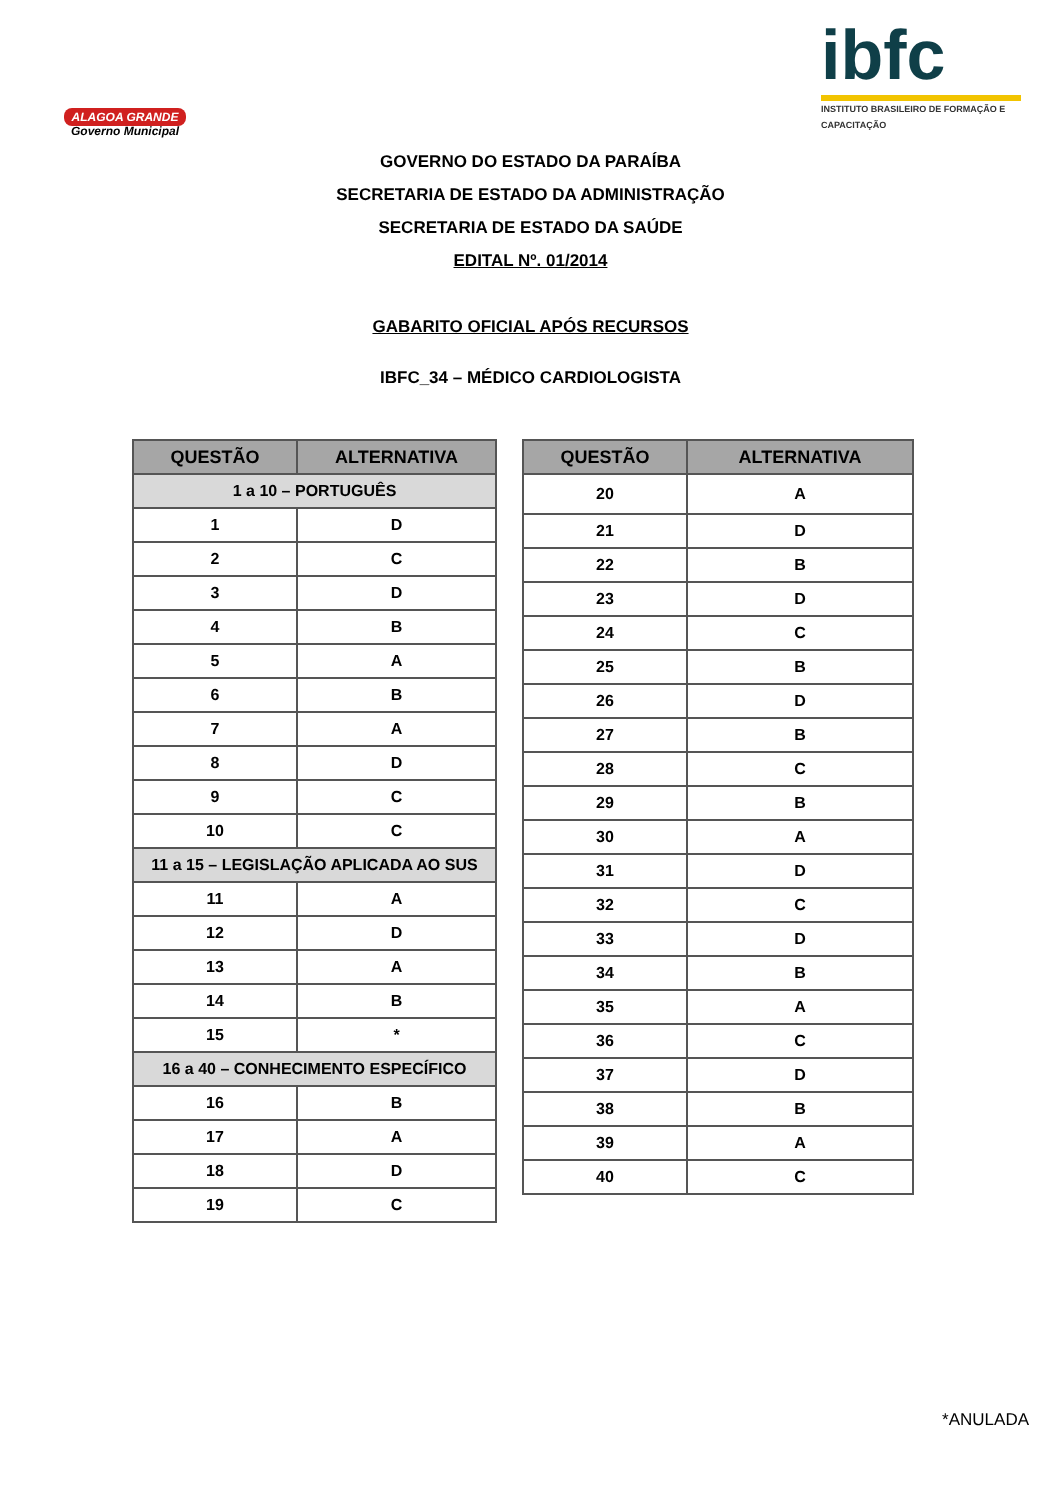ALAGOA GRANDE
Governo Municipal
ibfc
INSTITUTO BRASILEIRO DE FORMAÇÃO E CAPACITAÇÃO
GOVERNO DO ESTADO DA PARAÍBA
SECRETARIA DE ESTADO DA ADMINISTRAÇÃO
SECRETARIA DE ESTADO DA SAÚDE
EDITAL Nº. 01/2014
GABARITO OFICIAL APÓS RECURSOS
IBFC_34 – MÉDICO CARDIOLOGISTA
| QUESTÃO | ALTERNATIVA |
| --- | --- |
| 1 a 10 – PORTUGUÊS | |
| 1 | D |
| 2 | C |
| 3 | D |
| 4 | B |
| 5 | A |
| 6 | B |
| 7 | A |
| 8 | D |
| 9 | C |
| 10 | C |
| 11 a 15 – LEGISLAÇÃO APLICADA AO SUS | |
| 11 | A |
| 12 | D |
| 13 | A |
| 14 | B |
| 15 | * |
| 16 a 40 – CONHECIMENTO ESPECÍFICO | |
| 16 | B |
| 17 | A |
| 18 | D |
| 19 | C |
| QUESTÃO | ALTERNATIVA |
| --- | --- |
| 20 | A |
| 21 | D |
| 22 | B |
| 23 | D |
| 24 | C |
| 25 | B |
| 26 | D |
| 27 | B |
| 28 | C |
| 29 | B |
| 30 | A |
| 31 | D |
| 32 | C |
| 33 | D |
| 34 | B |
| 35 | A |
| 36 | C |
| 37 | D |
| 38 | B |
| 39 | A |
| 40 | C |
*ANULADA